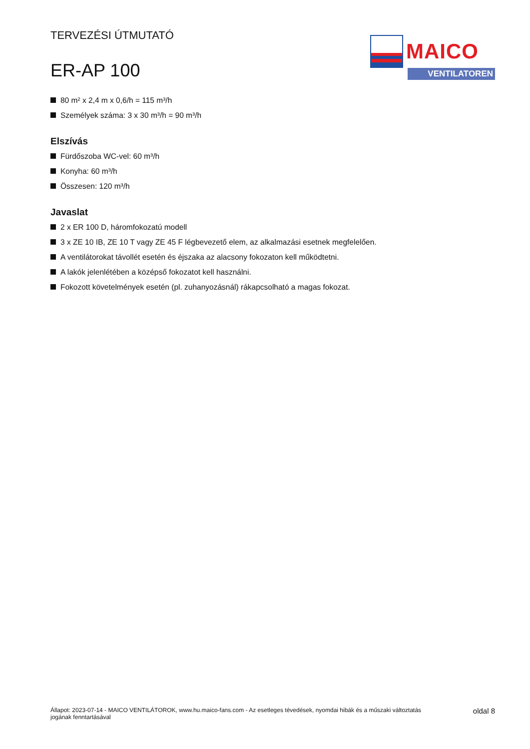TERVEZÉSI ÚTMUTATÓ
ER-AP 100
MAICO
VENTILATOREN
80 m² x 2,4 m x 0,6/h = 115 m³/h
Személyek száma: 3 x 30 m³/h = 90 m³/h
Elszívás
Fürdőszoba WC-vel: 60 m³/h
Konyha: 60 m³/h
Összesen: 120 m³/h
Javaslat
2 x ER 100 D, háromfokozatú modell
3 x ZE 10 IB, ZE 10 T vagy ZE 45 F légbevezető elem, az alkalmazási esetnek megfelelően.
A ventilátorokat távollét esetén és éjszaka az alacsony fokozaton kell működtetni.
A lakók jelenlétében a középső fokozatot kell használni.
Fokozott követelmények esetén (pl. zuhanyozásnál) rákapcsolható a magas fokozat.
Állapot: 2023-07-14 - MAICO VENTILÁTOROK, www.hu.maico-fans.com - Az esetleges tévedések, nyomdai hibák és a műszaki változtatás
jogának fenntartásával
oldal 8